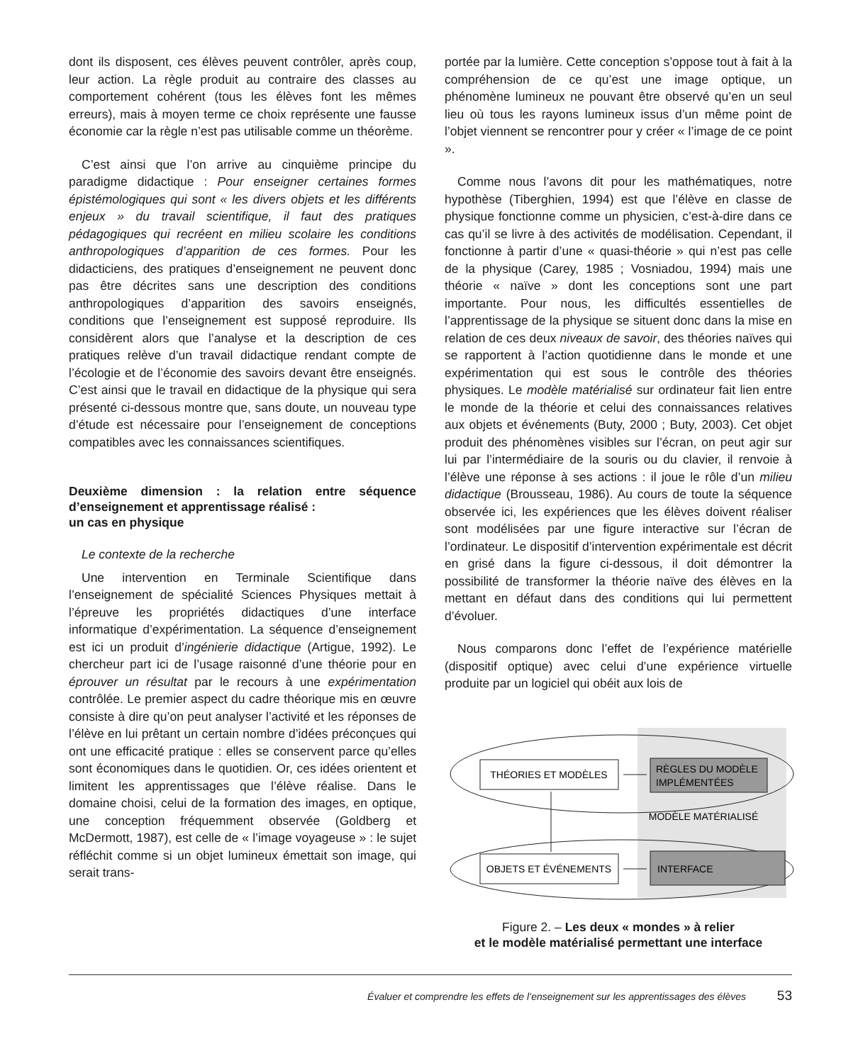dont ils disposent, ces élèves peuvent contrôler, après coup, leur action. La règle produit au contraire des classes au comportement cohérent (tous les élèves font les mêmes erreurs), mais à moyen terme ce choix représente une fausse économie car la règle n’est pas utilisable comme un théorème.
C’est ainsi que l’on arrive au cinquième principe du paradigme didactique : Pour enseigner certaines formes épistémologiques qui sont « les divers objets et les différents enjeux » du travail scientifique, il faut des pratiques pédagogiques qui recréent en milieu scolaire les conditions anthropologiques d’apparition de ces formes. Pour les didacticiens, des pratiques d’enseignement ne peuvent donc pas être décrites sans une description des conditions anthropologiques d’apparition des savoirs enseignés, conditions que l’enseignement est supposé reproduire. Ils considèrent alors que l’analyse et la description de ces pratiques relève d’un travail didactique rendant compte de l’écologie et de l’économie des savoirs devant être enseignés. C’est ainsi que le travail en didactique de la physique qui sera présenté ci-dessous montre que, sans doute, un nouveau type d’étude est nécessaire pour l’enseignement de conceptions compatibles avec les connaissances scientifiques.
Deuxième dimension : la relation entre séquence d’enseignement et apprentissage réalisé :
un cas en physique
Le contexte de la recherche
Une intervention en Terminale Scientifique dans l’enseignement de spécialité Sciences Physiques mettait à l’épreuve les propriétés didactiques d’une interface informatique d’expérimentation. La séquence d’enseignement est ici un produit d’ingénierie didactique (Artigue, 1992). Le chercheur part ici de l’usage raisonné d’une théorie pour en éprouver un résultat par le recours à une expérimentation contrôlée. Le premier aspect du cadre théorique mis en œuvre consiste à dire qu’on peut analyser l’activité et les réponses de l’élève en lui prêtant un certain nombre d’idées préconçues qui ont une efficacité pratique : elles se conservent parce qu’elles sont économiques dans le quotidien. Or, ces idées orientent et limitent les apprentissages que l’élève réalise. Dans le domaine choisi, celui de la formation des images, en optique, une conception fréquemment observée (Goldberg et McDermott, 1987), est celle de « l’image voyageuse » : le sujet réfléchit comme si un objet lumineux émettait son image, qui serait trans-
portée par la lumière. Cette conception s’oppose tout à fait à la compréhension de ce qu’est une image optique, un phénomène lumineux ne pouvant être observé qu’en un seul lieu où tous les rayons lumineux issus d’un même point de l’objet viennent se rencontrer pour y créer « l’image de ce point ».
Comme nous l’avons dit pour les mathématiques, notre hypothèse (Tiberghien, 1994) est que l’élève en classe de physique fonctionne comme un physicien, c’est-à-dire dans ce cas qu’il se livre à des activités de modélisation. Cependant, il fonctionne à partir d’une « quasi-théorie » qui n’est pas celle de la physique (Carey, 1985 ; Vosniadou, 1994) mais une théorie « naïve » dont les conceptions sont une part importante. Pour nous, les difficultés essentielles de l’apprentissage de la physique se situent donc dans la mise en relation de ces deux niveaux de savoir, des théories naïves qui se rapportent à l’action quotidienne dans le monde et une expérimentation qui est sous le contrôle des théories physiques. Le modèle matérialisé sur ordinateur fait lien entre le monde de la théorie et celui des connaissances relatives aux objets et événements (Buty, 2000 ; Buty, 2003). Cet objet produit des phénomènes visibles sur l’écran, on peut agir sur lui par l’intermédiaire de la souris ou du clavier, il renvoie à l’élève une réponse à ses actions : il joue le rôle d’un milieu didactique (Brousseau, 1986). Au cours de toute la séquence observée ici, les expériences que les élèves doivent réaliser sont modélisées par une figure interactive sur l’écran de l’ordinateur. Le dispositif d’intervention expérimentale est décrit en grisé dans la figure ci-dessous, il doit démontrer la possibilité de transformer la théorie naïve des élèves en la mettant en défaut dans des conditions qui lui permettent d’évoluer.
Nous comparons donc l’effet de l’expérience matérielle (dispositif optique) avec celui d’une expérience virtuelle produite par un logiciel qui obéit aux lois de
THÉORIES ET MODÈLES
RÈGLES DU MODÈLE
IMPLÉMENTÉES
MODÈLE MATÉRIALISÉ
OBJETS ET ÉVÉNEMENTS
INTERFACE
Figure 2. – Les deux « mondes » à relier
et le modèle matérialisé permettant une interface
Évaluer et comprendre les effets de l’enseignement sur les apprentissages des élèves 53